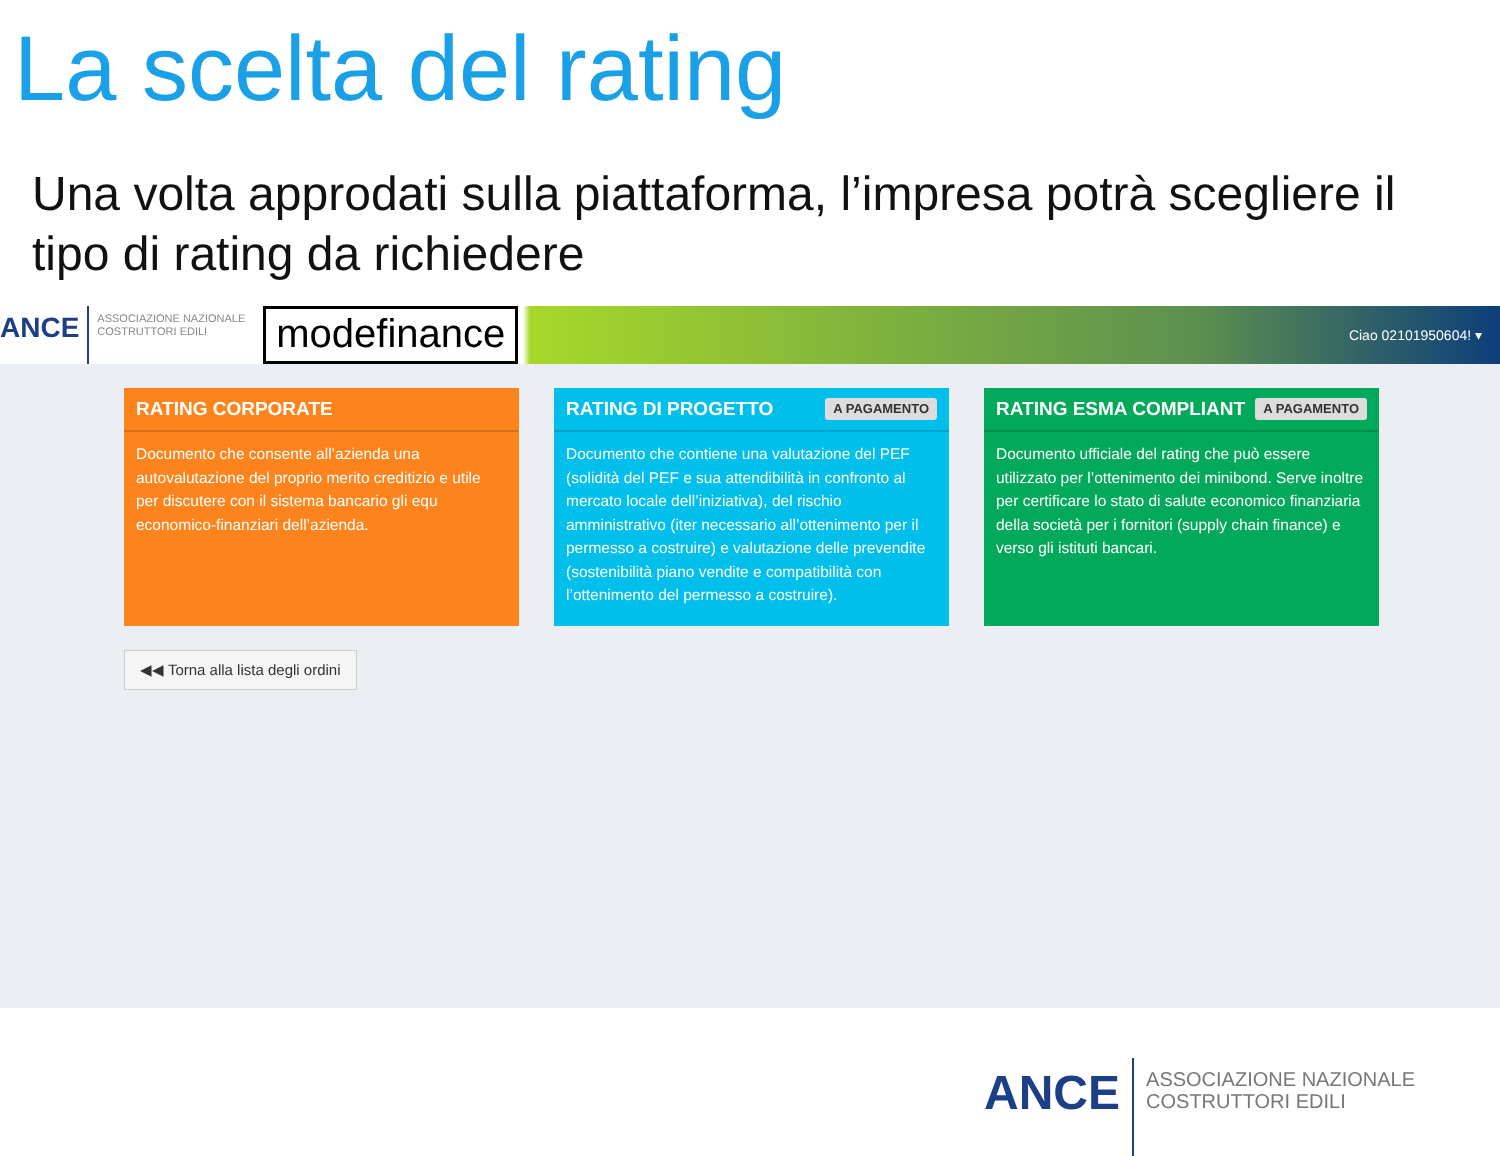La scelta del rating
Una volta approdati sulla piattaforma, l’impresa potrà scegliere il tipo di rating da richiedere
ANCE ASSOCIAZIONE NAZIONALE
COSTRUTTORI EDILI modefinance Ciao 02101950604! ▾
RATING CORPORATE
Documento che consente all’azienda una autovalutazione del proprio merito creditizio e utile per discutere con il sistema bancario gli equ economico-finanziari dell’azienda.
RATING DI PROGETTO A PAGAMENTO
Documento che contiene una valutazione del PEF (solidità del PEF e sua attendibilità in confronto al mercato locale dell’iniziativa), del rischio amministrativo (iter necessario all’ottenimento per il permesso a costruire) e valutazione delle prevendite (sostenibilità piano vendite e compatibilità con l’ottenimento del permesso a costruire).
RATING ESMA COMPLIANT A PAGAMENTO
Documento ufficiale del rating che può essere utilizzato per l’ottenimento dei minibond. Serve inoltre per certificare lo stato di salute economico finanziaria della società per i fornitori (supply chain finance) e verso gli istituti bancari.
◀◀ Torna alla lista degli ordini
ANCE ASSOCIAZIONE NAZIONALE
COSTRUTTORI EDILI